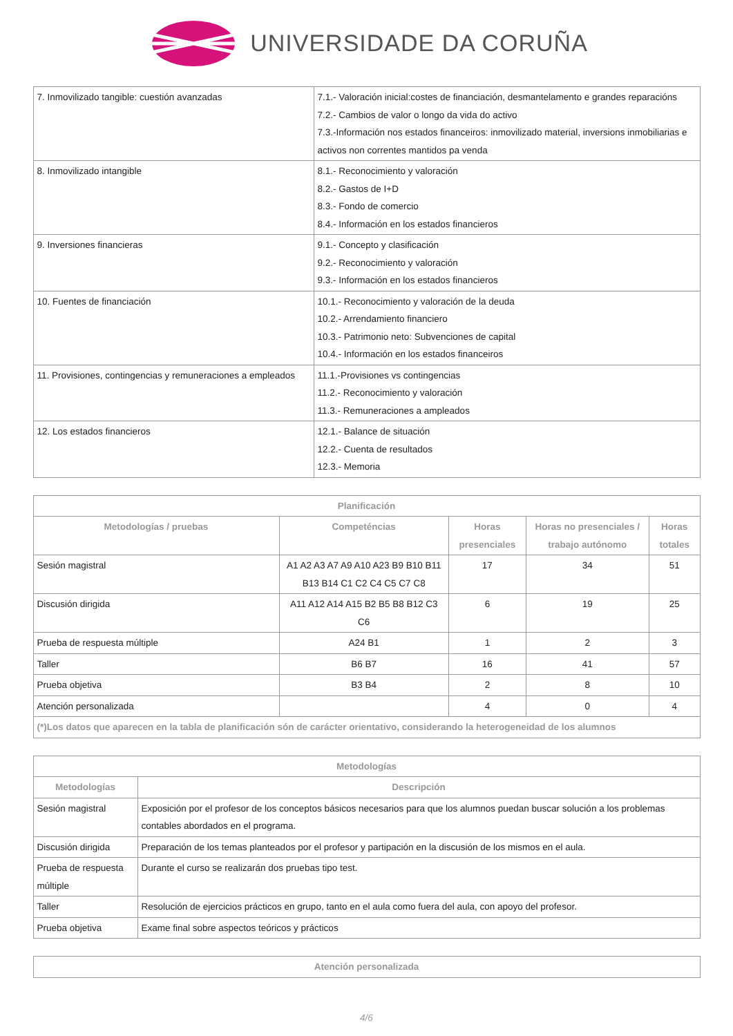UNIVERSIDADE DA CORUÑA
| 7. Inmovilizado tangible: cuestión avanzadas | 7.1.- Valoración inicial:costes de financiación, desmantelamento e grandes reparacións 7.2.- Cambios de valor o longo da vida do activo 7.3.-Información nos estados financeiros: inmovilizado material, inversions inmobiliarias e activos non correntes mantidos pa venda |
| 8. Inmovilizado intangible | 8.1.- Reconocimiento y valoración 8.2.- Gastos de I+D 8.3.- Fondo de comercio 8.4.- Información en los estados financieros |
| 9. Inversiones financieras | 9.1.- Concepto y clasificación 9.2.- Reconocimiento y valoración 9.3.- Información en los estados financieros |
| 10. Fuentes de financiación | 10.1.- Reconocimiento y valoración de la deuda 10.2.- Arrendamiento financiero 10.3.- Patrimonio neto: Subvenciones de capital 10.4.- Información en los estados financeiros |
| 11. Provisiones, contingencias y remuneraciones a empleados | 11.1.-Provisiones vs contingencias 11.2.- Reconocimiento y valoración 11.3.- Remuneraciones a ampleados |
| 12. Los estados financieros | 12.1.- Balance de situación 12.2.- Cuenta de resultados 12.3.- Memoria |
| Planificación | | | | |
| --- | --- | --- | --- | --- |
| Metodologías / pruebas | Competéncias | Horas presenciales | Horas no presenciales / trabajo autónomo | Horas totales |
| Sesión magistral | A1 A2 A3 A7 A9 A10 A23 B9 B10 B11 B13 B14 C1 C2 C4 C5 C7 C8 | 17 | 34 | 51 |
| Discusión dirigida | A11 A12 A14 A15 B2 B5 B8 B12 C3 C6 | 6 | 19 | 25 |
| Prueba de respuesta múltiple | A24 B1 | 1 | 2 | 3 |
| Taller | B6 B7 | 16 | 41 | 57 |
| Prueba objetiva | B3 B4 | 2 | 8 | 10 |
| Atención personalizada | | 4 | 0 | 4 |
| (*)Los datos que aparecen en la tabla de planificación són de carácter orientativo, considerando la heterogeneidad de los alumnos | | | | |
| Metodologías | |
| --- | --- |
| Metodologías | Descripción |
| Sesión magistral | Exposición por el profesor de los conceptos básicos necesarios para que los alumnos puedan buscar solución a los problemas contables abordados en el programa. |
| Discusión dirigida | Preparación de los temas planteados por el profesor y partipación en la discusión de los mismos en el aula. |
| Prueba de respuesta múltiple | Durante el curso se realizarán dos pruebas tipo test. |
| Taller | Resolución de ejercicios prácticos en grupo, tanto en el aula como fuera del aula, con apoyo del profesor. |
| Prueba objetiva | Exame final sobre aspectos teóricos y prácticos |
| Atención personalizada |
| --- |
4/6